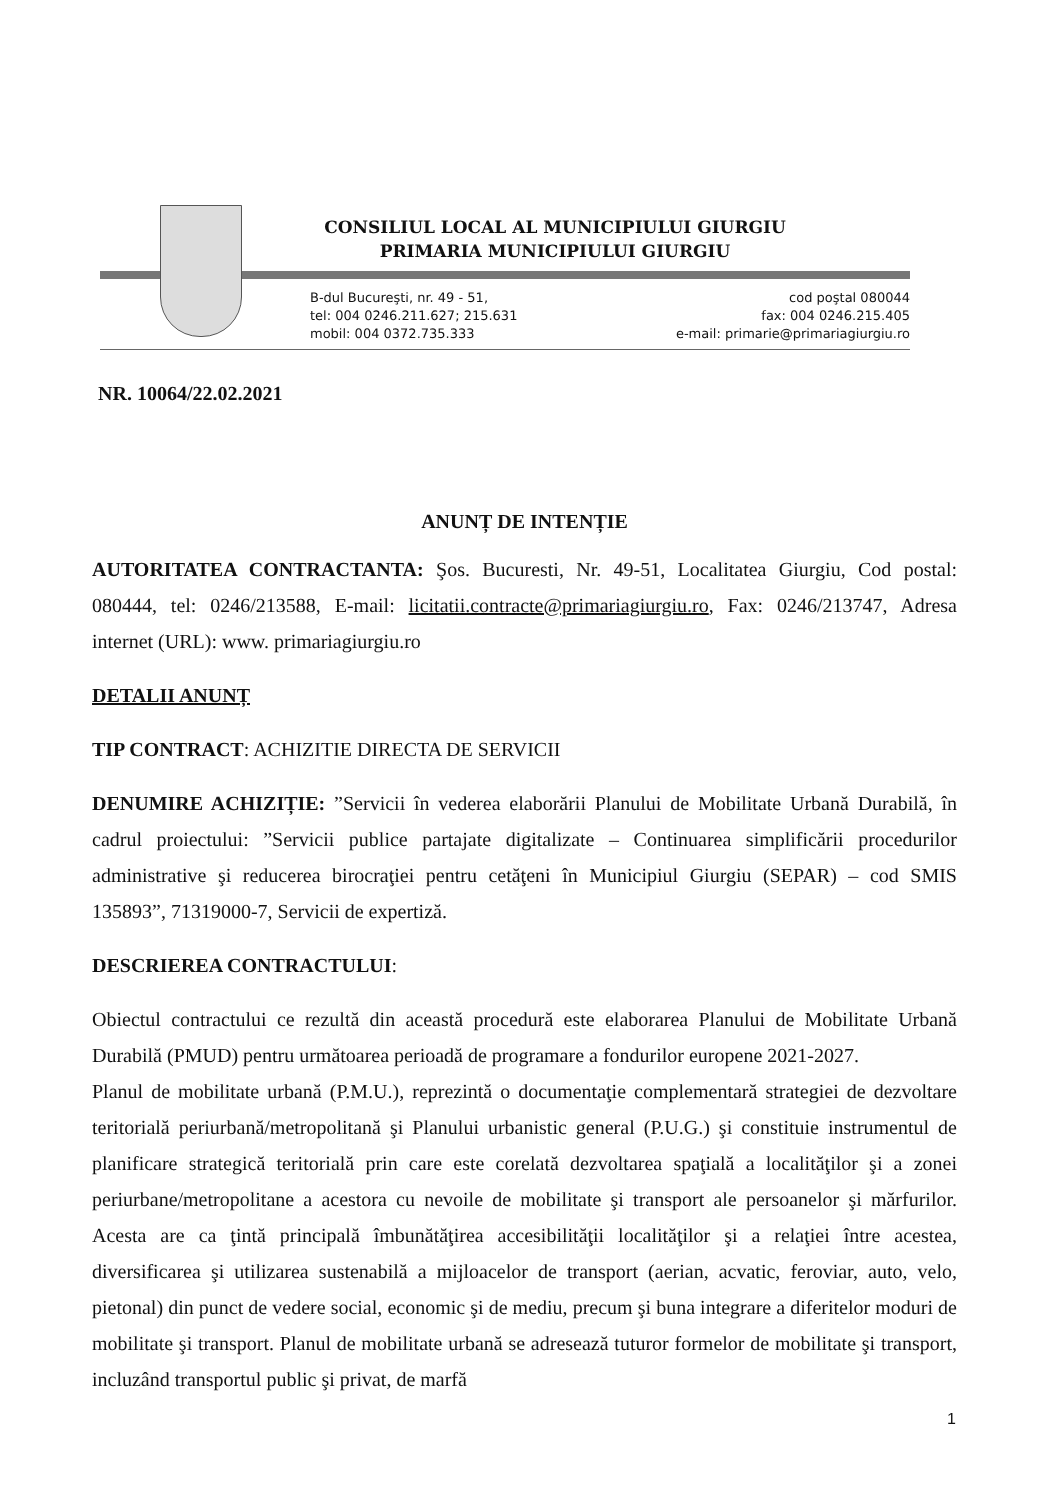CONSILIUL LOCAL AL MUNICIPIULUI GIURGIU
PRIMARIA MUNICIPIULUI GIURGIU
B-dul Bucureşti, nr. 49 - 51,
tel: 004 0246.211.627; 215.631
mobil: 004 0372.735.333
cod poştal 080044
fax: 004 0246.215.405
e-mail: primarie@primariagiurgiu.ro
NR. 10064/22.02.2021
ANUNȚ DE INTENȚIE
AUTORITATEA CONTRACTANTA: Şos. Bucuresti, Nr. 49-51, Localitatea Giurgiu, Cod postal: 080444, tel: 0246/213588, E-mail: licitatii.contracte@primariagiurgiu.ro, Fax: 0246/213747, Adresa internet (URL): www. primariagiurgiu.ro
DETALII ANUNȚ
TIP CONTRACT: ACHIZITIE DIRECTA DE SERVICII
DENUMIRE ACHIZIȚIE: ”Servicii în vederea elaborării Planului de Mobilitate Urbană Durabilă, în cadrul proiectului: ”Servicii publice partajate digitalizate – Continuarea simplificării procedurilor administrative şi reducerea birocraţiei pentru cetăţeni în Municipiul Giurgiu (SEPAR) – cod SMIS 135893”, 71319000-7, Servicii de expertiză.
DESCRIEREA CONTRACTULUI:
Obiectul contractului ce rezultă din această procedură este elaborarea Planului de Mobilitate Urbană Durabilă (PMUD) pentru următoarea perioadă de programare a fondurilor europene 2021-2027.
Planul de mobilitate urbană (P.M.U.), reprezintă o documentaţie complementară strategiei de dezvoltare teritorială periurbană/metropolitană şi Planului urbanistic general (P.U.G.) şi constituie instrumentul de planificare strategică teritorială prin care este corelată dezvoltarea spaţială a localităţilor şi a zonei periurbane/metropolitane a acestora cu nevoile de mobilitate şi transport ale persoanelor şi mărfurilor. Acesta are ca ţintă principală îmbunătăţirea accesibilităţii localităţilor şi a relaţiei între acestea, diversificarea şi utilizarea sustenabilă a mijloacelor de transport (aerian, acvatic, feroviar, auto, velo, pietonal) din punct de vedere social, economic şi de mediu, precum şi buna integrare a diferitelor moduri de mobilitate şi transport. Planul de mobilitate urbană se adresează tuturor formelor de mobilitate şi transport, incluzând transportul public şi privat, de marfă
1